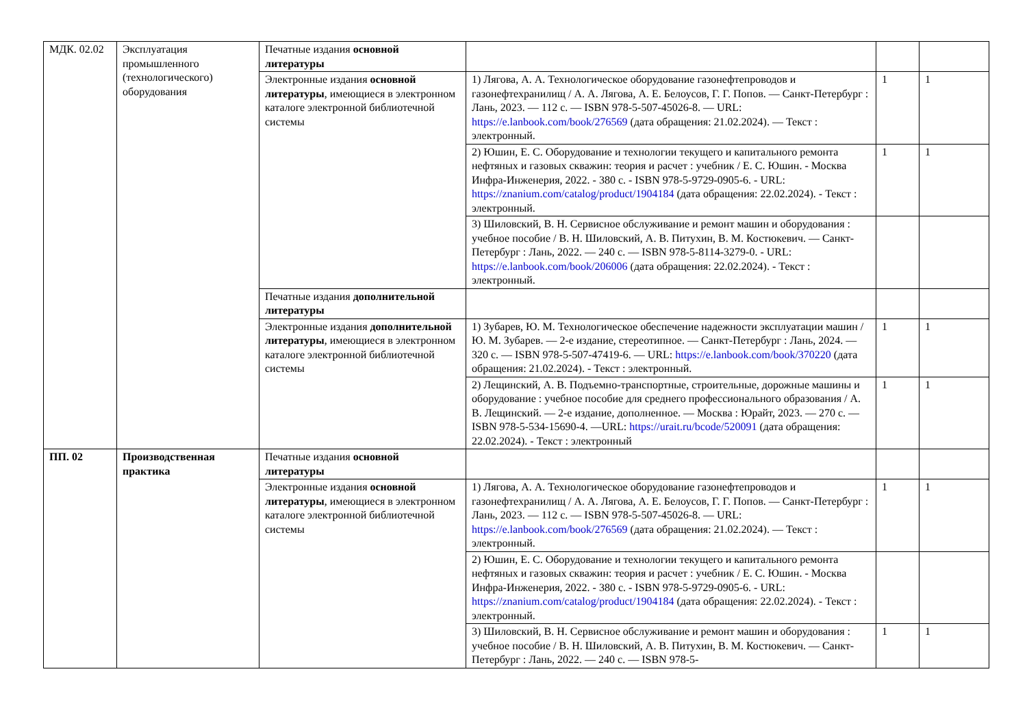| МДК. 02.02 | Эксплуатация промышленного (технологического) оборудования | Печатные издания основной литературы | | | |
| | | Электронные издания основной литературы , имеющиеся в электронном каталоге электронной библиотечной системы | 1) Лягова, А. А. Технологическое оборудование газонефтепроводов и газонефтехранилищ / А. А. Лягова, А. Е. Белоусов, Г. Г. Попов. — Санкт-Петербург : Лань, 2023. — 112 с. — ISBN 978-5-507-45026-8. — URL: https://e.lanbook.com/book/276569 (дата обращения: 21.02.2024). — Текст : электронный. | 1 | 1 |
| | | | 2) Юшин, Е. С. Оборудование и технологии текущего и капитального ремонта нефтяных и газовых скважин: теория и расчет : учебник / Е. С. Юшин. - Москва Инфра-Инженерия, 2022. - 380 с. - ISBN 978-5-9729-0905-6. - URL: https://znanium.com/catalog/product/1904184 (дата обращения: 22.02.2024). - Текст : электронный. | 1 | 1 |
| | | | 3) Шиловский, В. Н. Сервисное обслуживание и ремонт машин и оборудования : учебное пособие / В. Н. Шиловский, А. В. Питухин, В. М. Костюкевич. — Санкт-Петербург : Лань, 2022. — 240 с. — ISBN 978-5-8114-3279-0. - URL: https://e.lanbook.com/book/206006 (дата обращения: 22.02.2024). - Текст : электронный. | | |
| | | Печатные издания дополнительной литературы | | | |
| | | Электронные издания дополнительной литературы , имеющиеся в электронном каталоге электронной библиотечной системы | 1) Зубарев, Ю. М. Технологическое обеспечение надежности эксплуатации машин / Ю. М. Зубарев. — 2-е издание, стереотипное. — Санкт-Петербург : Лань, 2024. — 320 с. — ISBN 978-5-507-47419-6. — URL: https://e.lanbook.com/book/370220 (дата обращения: 21.02.2024). - Текст : электронный. | 1 | 1 |
| | | | 2) Лещинский, А. В. Подъемно-транспортные, строительные, дорожные машины и оборудование : учебное пособие для среднего профессионального образования / А. В. Лещинский. — 2-е издание, дополненное. — Москва : Юрайт, 2023. — 270 с. — ISBN 978-5-534-15690-4. —URL: https://urait.ru/bcode/520091 (дата обращения: 22.02.2024). - Текст : электронный | 1 | 1 |
| ПП. 02 | Производственная практика | Печатные издания основной литературы | | | |
| | | Электронные издания основной литературы , имеющиеся в электронном каталоге электронной библиотечной системы | 1) Лягова, А. А. Технологическое оборудование газонефтепроводов и газонефтехранилищ / А. А. Лягова, А. Е. Белоусов, Г. Г. Попов. — Санкт-Петербург : Лань, 2023. — 112 с. — ISBN 978-5-507-45026-8. — URL: https://e.lanbook.com/book/276569 (дата обращения: 21.02.2024). — Текст : электронный. | 1 | 1 |
| | | | 2) Юшин, Е. С. Оборудование и технологии текущего и капитального ремонта нефтяных и газовых скважин: теория и расчет : учебник / Е. С. Юшин. - Москва Инфра-Инженерия, 2022. - 380 с. - ISBN 978-5-9729-0905-6. - URL: https://znanium.com/catalog/product/1904184 (дата обращения: 22.02.2024). - Текст : электронный. | | |
| | | | 3) Шиловский, В. Н. Сервисное обслуживание и ремонт машин и оборудования : учебное пособие / В. Н. Шиловский, А. В. Питухин, В. М. Костюкевич. — Санкт-Петербург : Лань, 2022. — 240 с. — ISBN 978-5- | 1 | 1 |